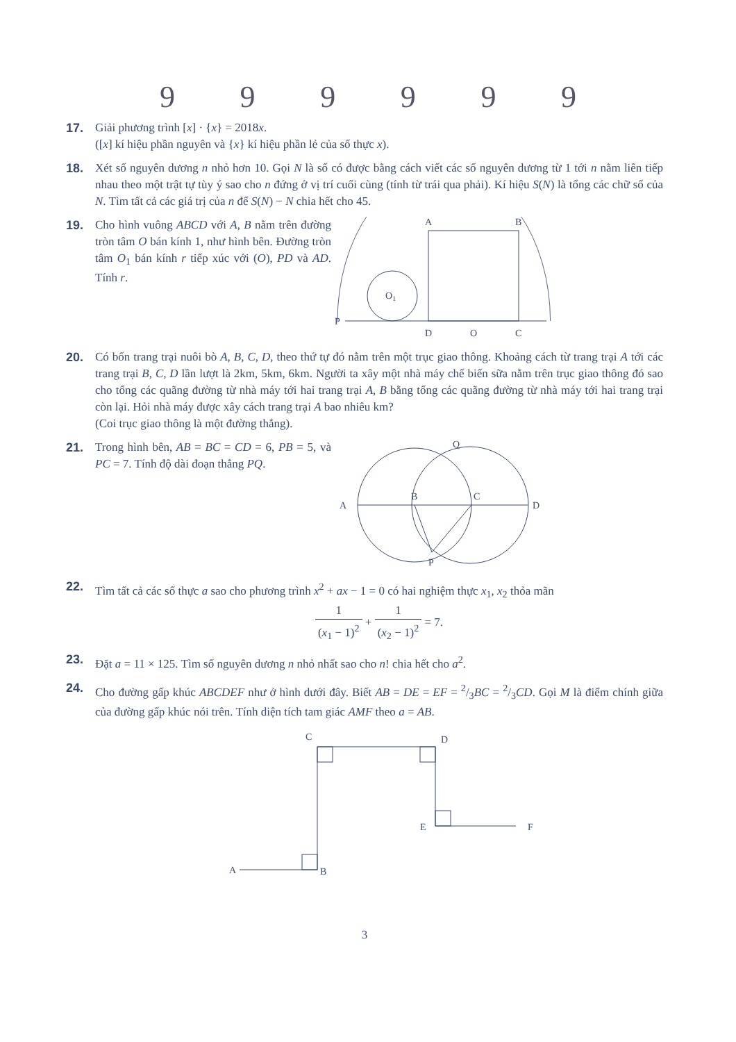999999
17. Giải phương trình [x] · {x} = 2018x.
([x] kí hiệu phần nguyên và {x} kí hiệu phần lẻ của số thực x).
18. Xét số nguyên dương n nhỏ hơn 10. Gọi N là số có được bằng cách viết các số nguyên dương từ 1 tới n nằm liên tiếp nhau theo một trật tự tùy ý sao cho n đứng ở vị trí cuối cùng (tính từ trái qua phải). Kí hiệu S(N) là tổng các chữ số của N. Tìm tất cả các giá trị của n để S(N) − N chia hết cho 45.
19. Cho hình vuông ABCD với A, B nằm trên đường tròn tâm O bán kính 1, như hình bên. Đường tròn tâm O<sub>1</sub> bán kính r tiếp xúc với (O), PD và AD. Tính r.
P
A
B
D
O
C
O1
20. Có bốn trang trại nuôi bò A, B, C, D, theo thứ tự đó nằm trên một trục giao thông. Khoảng cách từ trang trại A tới các trang trại B, C, D lần lượt là 2km, 5km, 6km. Người ta xây một nhà máy chế biến sữa nằm trên trục giao thông đó sao cho tổng các quãng đường từ nhà máy tới hai trang trại A, B bằng tổng các quãng đường từ nhà máy tới hai trang trại còn lại. Hỏi nhà máy được xây cách trang trại A bao nhiêu km?
(Coi trục giao thông là một đường thẳng).
21. Trong hình bên, AB = BC = CD = 6, PB = 5, và PC = 7. Tính độ dài đoạn thẳng PQ.
A
B
C
D
P
Q
22. Tìm tất cả các số thực a sao cho phương trình x<sup>2</sup> + ax − 1 = 0 có hai nghiệm thực x<sub>1</sub>, x<sub>2</sub> thỏa mãn
1 (x<sub>1</sub> − 1)<sup>2</sup> + 1 (x<sub>2</sub> − 1)<sup>2</sup> = 7.
23. Đặt a = 11 × 125. Tìm số nguyên dương n nhỏ nhất sao cho n! chia hết cho a<sup>2</sup>.
24. Cho đường gấp khúc ABCDEF như ở hình dưới đây. Biết AB = DE = EF = 2/3BC = 2/3CD. Gọi M là điểm chính giữa của đường gấp khúc nói trên. Tính diện tích tam giác AMF theo a = AB.
A
B
C
D
E
F
3